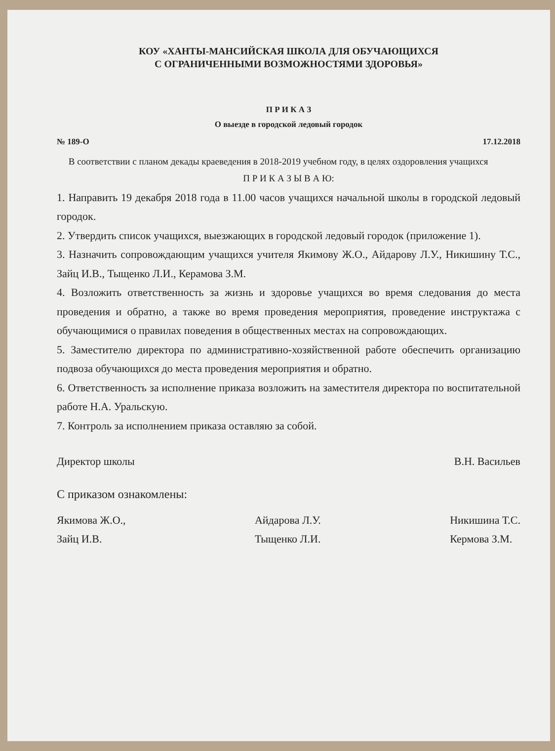КОУ «ХАНТЫ-МАНСИЙСКАЯ ШКОЛА ДЛЯ ОБУЧАЮЩИХСЯ
С ОГРАНИЧЕННЫМИ ВОЗМОЖНОСТЯМИ ЗДОРОВЬЯ»
П Р И К А З
О выезде в городской ледовый городок
№ 189-О 17.12.2018
В соответствии с планом декады краеведения в 2018-2019 учебном году, в целях оздоровления учащихся
П Р И К А З Ы В А Ю:
1. Направить 19 декабря 2018 года в 11.00 часов учащихся начальной школы в городской ледовый городок.
2. Утвердить список учащихся, выезжающих в городской ледовый городок (приложение 1).
3. Назначить сопровождающим учащихся учителя Якимову Ж.О., Айдарову Л.У., Никишину Т.С., Зайц И.В., Тыщенко Л.И., Керамова З.М.
4. Возложить ответственность за жизнь и здоровье учащихся во время следования до места проведения и обратно, а также во время проведения мероприятия, проведение инструктажа с обучающимися о правилах поведения в общественных местах на сопровождающих.
5. Заместителю директора по административно-хозяйственной работе обеспечить организацию подвоза обучающихся до места проведения мероприятия и обратно.
6. Ответственность за исполнение приказа возложить на заместителя директора по воспитательной работе Н.А. Уральскую.
7. Контроль за исполнением приказа оставляю за собой.
Директор школы В.Н. Васильев
С приказом ознакомлены:
Якимова Ж.О.,
Зайц И.В.
Айдарова Л.У.
Тыщенко Л.И.
Никишина Т.С.
Кермова З.М.